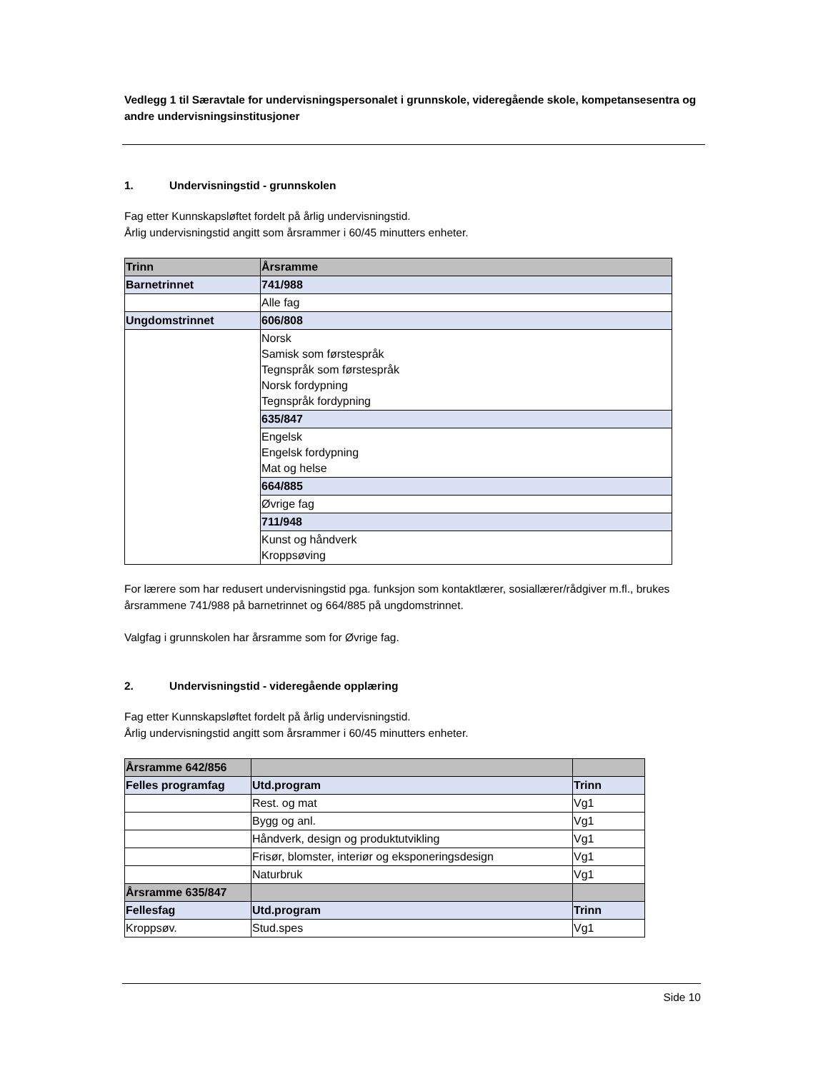Vedlegg 1 til Særavtale for undervisningspersonalet i grunnskole, videregående skole, kompetansesentra og andre undervisningsinstitusjoner
1. Undervisningstid - grunnskolen
Fag etter Kunnskapsløftet fordelt på årlig undervisningstid.
Årlig undervisningstid angitt som årsrammer i 60/45 minutters enheter.
| Trinn | Årsramme |
| Barnetrinnet | 741/988 |
| | Alle fag |
| Ungdomstrinnet | 606/808 |
| | Norsk Samisk som førstespråk Tegnspråk som førstespråk Norsk fordypning Tegnspråk fordypning |
| | 635/847 |
| | Engelsk Engelsk fordypning Mat og helse |
| | 664/885 |
| | Øvrige fag |
| | 711/948 |
| | Kunst og håndverk Kroppsøving |
For lærere som har redusert undervisningstid pga. funksjon som kontaktlærer, sosiallærer/rådgiver m.fl., brukes årsrammene 741/988 på barnetrinnet og 664/885 på ungdomstrinnet.
Valgfag i grunnskolen har årsramme som for Øvrige fag.
2. Undervisningstid - videregående opplæring
Fag etter Kunnskapsløftet fordelt på årlig undervisningstid.
Årlig undervisningstid angitt som årsrammer i 60/45 minutters enheter.
| Årsramme 642/856 | | |
| Felles programfag | Utd.program | Trinn |
| | Rest. og mat | Vg1 |
| | Bygg og anl. | Vg1 |
| | Håndverk, design og produktutvikling | Vg1 |
| | Frisør, blomster, interiør og eksponeringsdesign | Vg1 |
| | Naturbruk | Vg1 |
| Årsramme 635/847 | | |
| Fellesfag | Utd.program | Trinn |
| Kroppsøv. | Stud.spes | Vg1 |
Side 10